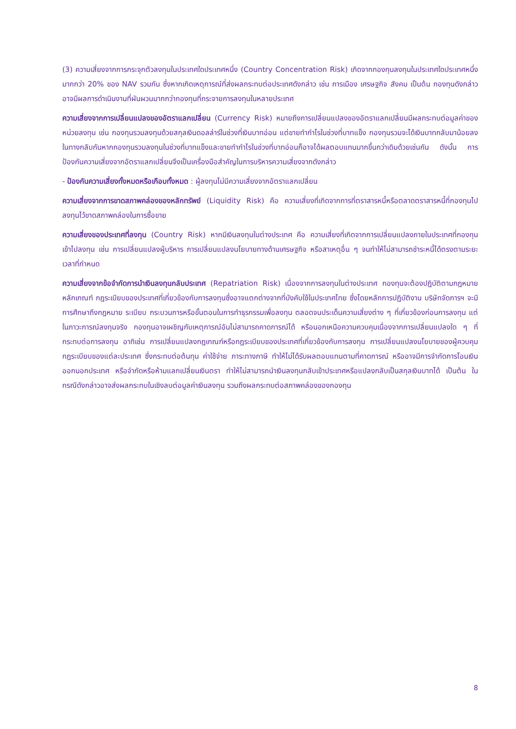(3) ความเสี่ยงจากการกระจุกตัวลงทุนในประเทศใดประเทศหนึ่ง (Country Concentration Risk) เกิดจากกองทุนลงทุนในประเทศใดประเทศหนึ่งมากกว่า 20% ของ NAV รวมกัน ซึ่งหากเกิดเหตุการณ์ที่ส่งผลกระทบต่อประเทศดังกล่าว เช่น การเมือง เศรษฐกิจ สังคม เป็นต้น กองทุนดังกล่าวอาจมีผลการดำเนินงานที่ผันผวนมากกว่ากองทุนที่กระจายการลงทุนในหลายประเทศ
ความเสี่ยงจากการเปลี่ยนแปลงของอัตราแลกเปลี่ยน (Currency Risk) หมายถึงการเปลี่ยนแปลงของอัตราแลกเปลี่ยนมีผลกระทบต่อมูลค่าของหน่วยลงทุน เช่น กองทุนรวมลงทุนด้วยสกุลเงินดอลล่าร์ในช่วงที่เงินบาทอ่อน แต่ขายทำกำไรในช่วงที่บาทแข็ง กองทุนรวมจะได้เงินบาทกลับมาน้อยลง ในทางกลับกันหากกองทุนรวมลงทุนในช่วงที่บาทแข็งและขายทำกำไรในช่วงที่บาทอ่อนก็อาจได้ผลตอบแทนมากขึ้นกว่าเดิมด้วยเช่นกัน ดังนั้น การป้องกันความเสี่ยงจากอัตราแลกเปลี่ยนจึงเป็นเครื่องมือสำคัญในการบริหารความเสี่ยงจากดังกล่าว
- ป้องกันความเสี่ยงทั้งหมดหรือเกือบทั้งหมด : ผู้ลงทุนไม่มีความเสี่ยงจากอัตราแลกเปลี่ยน
ความเสี่ยงจากการขาดสภาพคล่องของหลักทรัพย์ (Liquidity Risk) คือ ความเสี่ยงที่เกิดจากการที่ตราสารหนี้หรือตลาดตราสารหนี้ที่กองทุนไปลงทุนไว้ขาดสภาพคล่องในการซื้อขาย
ความเสี่ยงของประเทศที่ลงทุน (Country Risk) หากมีเงินลงทุนในต่างประเทศ คือ ความเสี่ยงที่เกิดจากการเปลี่ยนแปลงภายในประเทศที่กองทุนเข้าไปลงทุน เช่น การเปลี่ยนแปลงผู้บริหาร การเปลี่ยนแปลงนโยบายทางด้านเศรษฐกิจ หรือสาเหตุอื่น ๆ จนทำให้ไม่สามารถชำระหนี้ได้ตรงตามระยะเวลาที่กำหนด
ความเสี่ยงจากข้อจำกัดการนำเงินลงทุนกลับประเทศ (Repatriation Risk) เนื่องจากการลงทุนในต่างประเทศ กองทุนจะต้องปฏิบัติตามกฎหมาย หลักเกณฑ์ กฎระเบียบของประเทศที่เกี่ยวข้องกับการลงทุนซึ่งอาจแตกต่างจากที่บังคับใช้ในประเทศไทย ซึ่งโดยหลักการปฏิบัติงาน บริษัทจัดการฯ จะมีการศึกษาถึงกฎหมาย ระเบียบ กระบวนการหรือขั้นตอนในการทำธุรกรรมเพื่อลงทุน ตลอดจนประเด็นความเสี่ยงต่าง ๆ ที่เกี่ยวข้องก่อนการลงทุน แต่ในภาวะการณ์ลงทุนจริง กองทุนอาจเผชิญกับเหตุการณ์อันไม่สามารถคาดการณ์ได้ หรือนอกเหนือความควบคุมเนื่องจากการเปลี่ยนแปลงใด ๆ ที่กระทบต่อการลงทุน อาทิเช่น การเปลี่ยนแปลงกฎเกณฑ์หรือกฎระเบียบของประเทศที่เกี่ยวข้องกับการลงทุน การเปลี่ยนแปลงนโยบายของผู้ควบคุมกฎระเบียบของแต่ละประเทศ ซึ่งกระทบต่อต้นทุน ค่าใช้จ่าย ภาระทางภาษี ทำให้ไม่ได้รับผลตอบแทนตามที่คาดการณ์ หรืออาจมีการจำกัดการโอนเงินออกนอกประเทศ หรือจำกัดหรือห้ามแลกเปลี่ยนเงินตรา ทำให้ไม่สามารถนำเงินลงทุนกลับเข้าประเทศหรือแปลงกลับเป็นสกุลเงินบาทได้ เป็นต้น ในกรณีดังกล่าวอาจส่งผลกระทบในเชิงลบต่อมูลค่าเงินลงทุน รวมถึงผลกระทบต่อสภาพคล่องของกองทุน
8